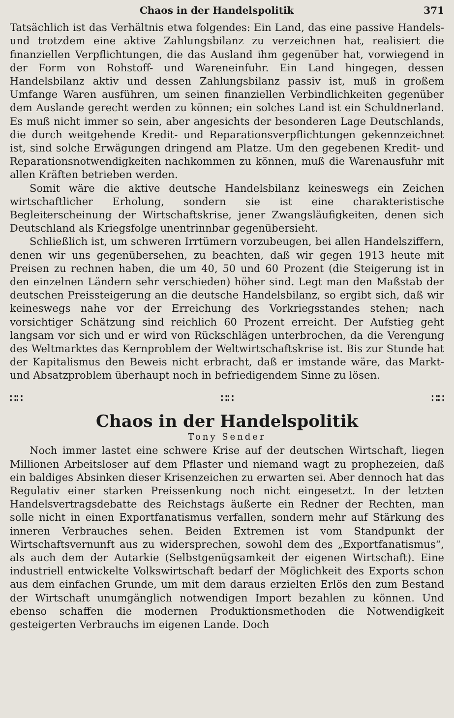Chaos in der Handelspolitik 371
Tatsächlich ist das Verhältnis etwa folgendes: Ein Land, das eine passive Handels- und trotzdem eine aktive Zahlungsbilanz zu verzeichnen hat, realisiert die finanziellen Verpflichtungen, die das Ausland ihm gegenüber hat, vorwiegend in der Form von Rohstoff- und Wareneinfuhr. Ein Land hingegen, dessen Handelsbilanz aktiv und dessen Zahlungsbilanz passiv ist, muß in großem Umfange Waren ausführen, um seinen finanziellen Verbindlichkeiten gegenüber dem Auslande gerecht werden zu können; ein solches Land ist ein Schuldnerland. Es muß nicht immer so sein, aber angesichts der besonderen Lage Deutschlands, die durch weitgehende Kredit- und Reparationsverpflichtungen gekennzeichnet ist, sind solche Erwägungen dringend am Platze. Um den gegebenen Kredit- und Reparationsnotwendigkeiten nachkommen zu können, muß die Warenausfuhr mit allen Kräften betrieben werden.
Somit wäre die aktive deutsche Handelsbilanz keineswegs ein Zeichen wirtschaftlicher Erholung, sondern sie ist eine charakteristische Begleiterscheinung der Wirtschaftskrise, jener Zwangsläufigkeiten, denen sich Deutschland als Kriegsfolge unentrinnbar gegenübersieht.
Schließlich ist, um schweren Irrtümern vorzubeugen, bei allen Handelsziffern, denen wir uns gegenübersehen, zu beachten, daß wir gegen 1913 heute mit Preisen zu rechnen haben, die um 40, 50 und 60 Prozent (die Steigerung ist in den einzelnen Ländern sehr verschieden) höher sind. Legt man den Maßstab der deutschen Preissteigerung an die deutsche Handelsbilanz, so ergibt sich, daß wir keineswegs nahe vor der Erreichung des Vorkriegsstandes stehen; nach vorsichtiger Schätzung sind reichlich 60 Prozent erreicht. Der Aufstieg geht langsam vor sich und er wird von Rückschlägen unterbrochen, da die Verengung des Weltmarktes das Kernproblem der Weltwirtschaftskrise ist. Bis zur Stunde hat der Kapitalismus den Beweis nicht erbracht, daß er imstande wäre, das Markt- und Absatzproblem überhaupt noch in befriedigendem Sinne zu lösen.
∷∷ ∷∷ ∷∷
Chaos in der Handelspolitik
Tony Sender
Noch immer lastet eine schwere Krise auf der deutschen Wirtschaft, liegen Millionen Arbeitsloser auf dem Pflaster und niemand wagt zu prophezeien, daß ein baldiges Absinken dieser Krisenzeichen zu erwarten sei. Aber dennoch hat das Regulativ einer starken Preissenkung noch nicht eingesetzt. In der letzten Handelsvertragsdebatte des Reichstags äußerte ein Redner der Rechten, man solle nicht in einen Exportfanatismus verfallen, sondern mehr auf Stärkung des inneren Verbrauches sehen. Beiden Extremen ist vom Standpunkt der Wirtschaftsvernunft aus zu widersprechen, sowohl dem des „Exportfanatismus“, als auch dem der Autarkie (Selbstgenügsamkeit der eigenen Wirtschaft). Eine industriell entwickelte Volkswirtschaft bedarf der Möglichkeit des Exports schon aus dem einfachen Grunde, um mit dem daraus erzielten Erlös den zum Bestand der Wirtschaft unumgänglich notwendigen Import bezahlen zu können. Und ebenso schaffen die modernen Produktionsmethoden die Notwendigkeit gesteigerten Verbrauchs im eigenen Lande. Doch